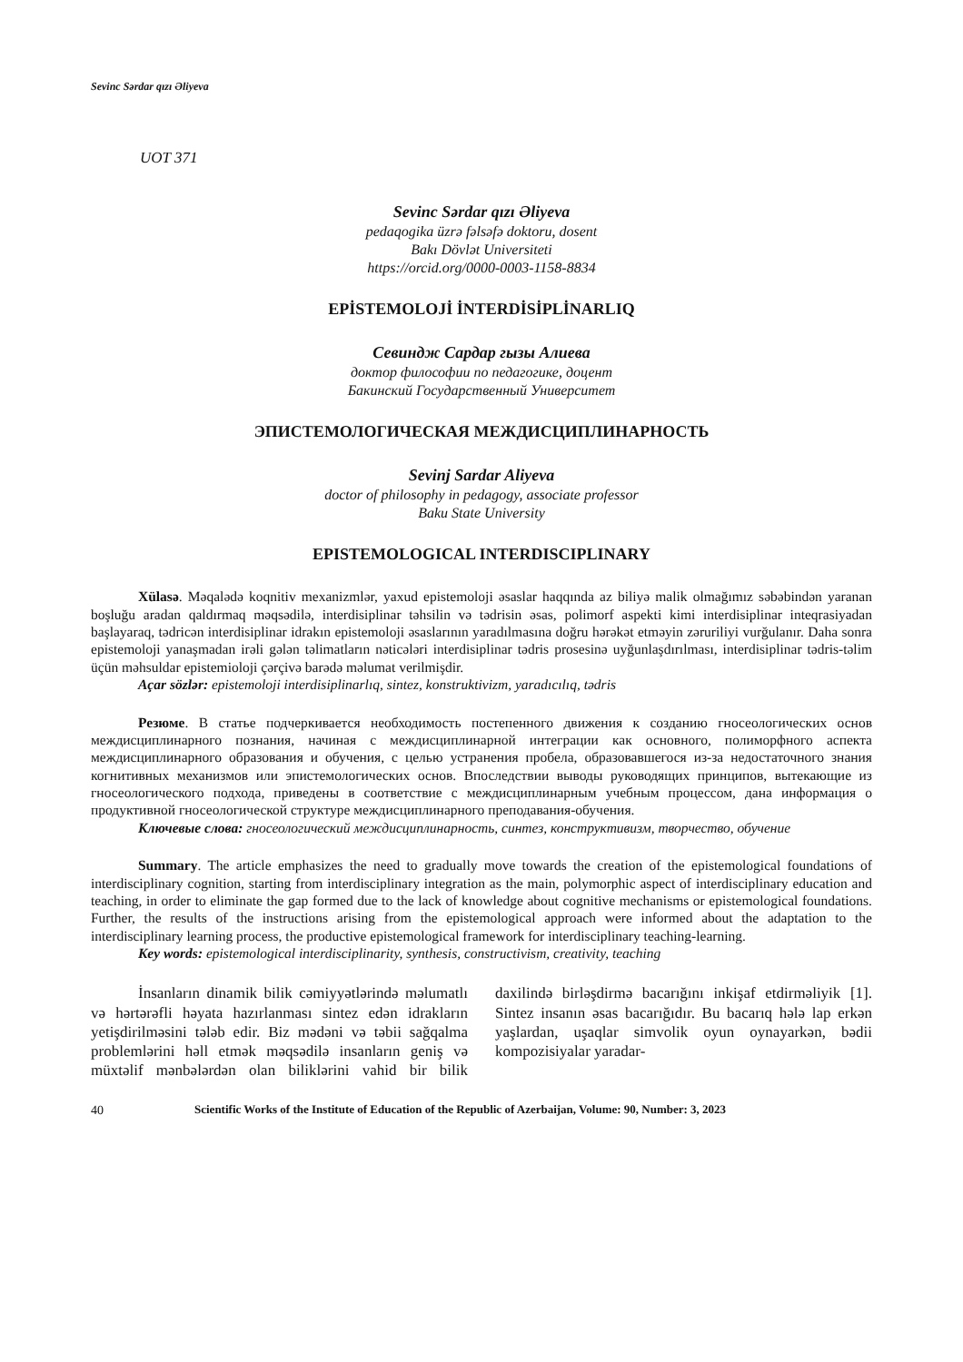Sevinc Sərdar qızı Əliyeva
UOT 371
Sevinc Sərdar qızı Əliyeva
pedaqogika üzrə fəlsəfə doktoru, dosent
Bakı Dövlət Universiteti
https://orcid.org/0000-0003-1158-8834
EPİSTEMOLOJİ İNTERDİSİPLİNARLIQ
Севиндж Сардар гызы Алиева
доктор философии по педагогике, доцент
Бакинский Государственный Университет
ЭПИСТЕМОЛОГИЧЕСКАЯ МЕЖДИСЦИПЛИНАРНОСТЬ
Sevinj Sardar Aliyeva
doctor of philosophy in pedagogy, associate professor
Baku State University
EPISTEMOLOGICAL INTERDISCIPLINARY
Xülasə. Məqalədə koqnitiv mexanizmlər, yaxud epistemoloji əsaslar haqqında az biliyə malik olmağımız səbəbindən yaranan boşluğu aradan qaldırmaq məqsədilə, interdisiplinar təhsilin və tədrisin əsas, polimorf aspekti kimi interdisiplinar inteqrasiyadan başlayaraq, tədricən interdisiplinar idrakın epistemoloji əsaslarının yaradılmasına doğru hərəkət etməyin zəruriliyi vurğulanır. Daha sonra epistemoloji yanaşmadan irəli gələn təlimatların nəticələri interdisiplinar tədris prosesinə uyğunlaşdırılması, interdisiplinar tədris-təlim üçün məhsuldar epistemioloji çərçivə barədə məlumat verilmişdir.
Açar sözlər: epistemoloji interdisiplinarlıq, sintez, konstruktivizm, yaradıcılıq, tədris
Резюме. В статье подчеркивается необходимость постепенного движения к созданию гносеологических основ междисциплинарного познания, начиная с междисциплинарной интеграции как основного, полиморфного аспекта междисциплинарного образования и обучения, с целью устранения пробела, образовавшегося из-за недостаточного знания когнитивных механизмов или эпистемологических основ. Впоследствии выводы руководящих принципов, вытекающие из гносеологического подхода, приведены в соответствие с междисциплинарным учебным процессом, дана информация о продуктивной гносеологической структуре междисциплинарного преподавания-обучения.
Ключевые слова: гносеологический междисциплинарность, синтез, конструктивизм, творчество, обучение
Summary. The article emphasizes the need to gradually move towards the creation of the epistemological foundations of interdisciplinary cognition, starting from interdisciplinary integration as the main, polymorphic aspect of interdisciplinary education and teaching, in order to eliminate the gap formed due to the lack of knowledge about cognitive mechanisms or epistemological foundations. Further, the results of the instructions arising from the epistemological approach were informed about the adaptation to the interdisciplinary learning process, the productive epistemological framework for interdisciplinary teaching-learning.
Key words: epistemological interdisciplinarity, synthesis, constructivism, creativity, teaching
İnsanların dinamik bilik cəmiyyətlərində məlumatlı və hərtərəfli həyata hazırlanması sintez edən idrakların yetişdirilməsini tələb edir. Biz mədəni və təbii sağqalma problemlərini həll etmək məqsədilə insanların geniş və müxtəlif mənbələrdən olan biliklərini vahid bir bilik daxilində birləşdirmə bacarığını inkişaf etdirməliyik [1]. Sintez insanın əsas bacarığıdır. Bu bacarıq hələ lap erkən yaşlardan, uşaqlar simvolik oyun oynayarkən, bədii kompozisiyalar yaradar-
40 Scientific Works of the Institute of Education of the Republic of Azerbaijan, Volume: 90, Number: 3, 2023